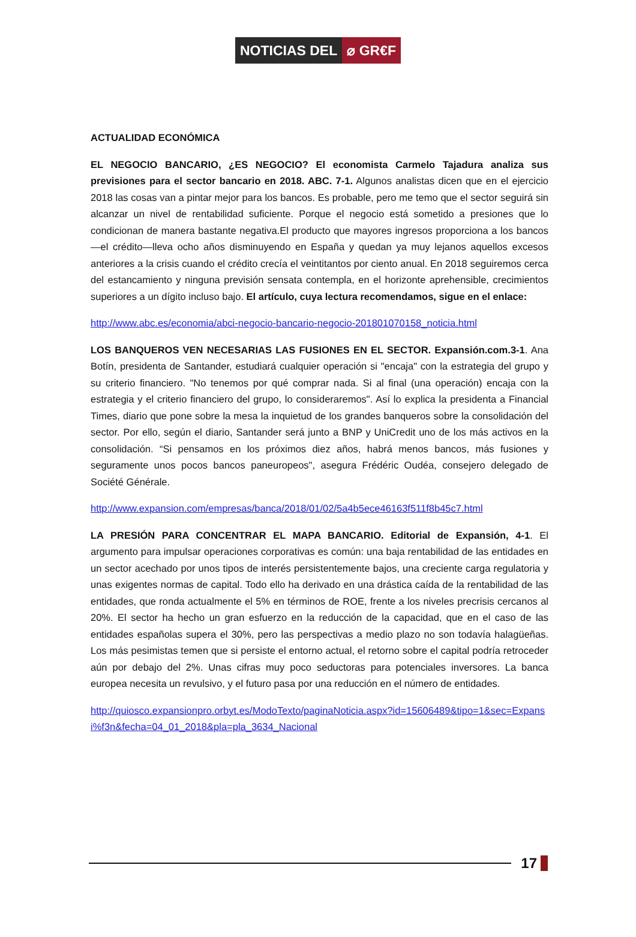NOTICIAS DEL ⌀ GR€F
ACTUALIDAD ECONÓMICA
EL NEGOCIO BANCARIO, ¿ES NEGOCIO? El economista Carmelo Tajadura analiza sus previsiones para el sector bancario en 2018. ABC. 7-1. Algunos analistas dicen que en el ejercicio 2018 las cosas van a pintar mejor para los bancos. Es probable, pero me temo que el sector seguirá sin alcanzar un nivel de rentabilidad suficiente. Porque el negocio está sometido a presiones que lo condicionan de manera bastante negativa.El producto que mayores ingresos proporciona a los bancos —el crédito—lleva ocho años disminuyendo en España y quedan ya muy lejanos aquellos excesos anteriores a la crisis cuando el crédito crecía el veintitantos por ciento anual. En 2018 seguiremos cerca del estancamiento y ninguna previsión sensata contempla, en el horizonte aprehensible, crecimientos superiores a un dígito incluso bajo. El artículo, cuya lectura recomendamos, sigue en el enlace:
http://www.abc.es/economia/abci-negocio-bancario-negocio-201801070158_noticia.html
LOS BANQUEROS VEN NECESARIAS LAS FUSIONES EN EL SECTOR. Expansión.com.3-1. Ana Botín, presidenta de Santander, estudiará cualquier operación si "encaja" con la estrategia del grupo y su criterio financiero. "No tenemos por qué comprar nada. Si al final (una operación) encaja con la estrategia y el criterio financiero del grupo, lo consideraremos". Así lo explica la presidenta a Financial Times, diario que pone sobre la mesa la inquietud de los grandes banqueros sobre la consolidación del sector. Por ello, según el diario, Santander será junto a BNP y UniCredit uno de los más activos en la consolidación. “Si pensamos en los próximos diez años, habrá menos bancos, más fusiones y seguramente unos pocos bancos paneuropeos", asegura Frédéric Oudéa, consejero delegado de Société Générale.
http://www.expansion.com/empresas/banca/2018/01/02/5a4b5ece46163f511f8b45c7.html
LA PRESIÓN PARA CONCENTRAR EL MAPA BANCARIO. Editorial de Expansión, 4-1. El argumento para impulsar operaciones corporativas es común: una baja rentabilidad de las entidades en un sector acechado por unos tipos de interés persistentemente bajos, una creciente carga regulatoria y unas exigentes normas de capital. Todo ello ha derivado en una drástica caída de la rentabilidad de las entidades, que ronda actualmente el 5% en términos de ROE, frente a los niveles precrisis cercanos al 20%. El sector ha hecho un gran esfuerzo en la reducción de la capacidad, que en el caso de las entidades españolas supera el 30%, pero las perspectivas a medio plazo no son todavía halagüeñas. Los más pesimistas temen que si persiste el entorno actual, el retorno sobre el capital podría retroceder aún por debajo del 2%. Unas cifras muy poco seductoras para potenciales inversores. La banca europea necesita un revulsivo, y el futuro pasa por una reducción en el número de entidades.
http://quiosco.expansionpro.orbyt.es/ModoTexto/paginaNoticia.aspx?id=15606489&tipo=1&sec=Expansi%f3n&fecha=04_01_2018&pla=pla_3634_Nacional
17